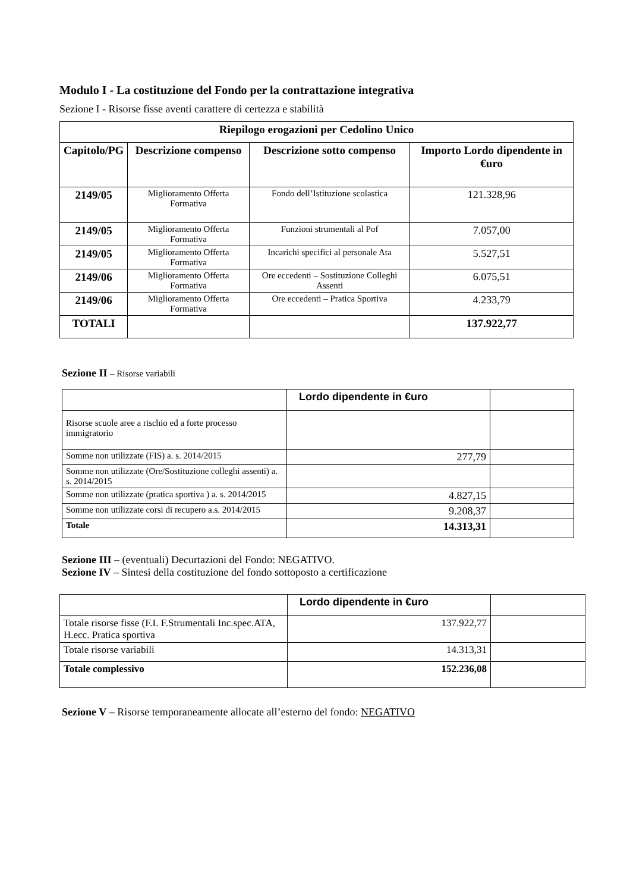Modulo I - La costituzione del Fondo per la contrattazione integrativa
Sezione I - Risorse fisse aventi carattere di certezza e stabilità
| Riepilogo erogazioni per Cedolino Unico | | | |
| --- | --- | --- | --- |
| Capitolo/PG | Descrizione compenso | Descrizione sotto compenso | Importo Lordo dipendente in €uro |
| 2149/05 | Miglioramento Offerta Formativa | Fondo dell’Istituzione scolastica | 121.328,96 |
| 2149/05 | Miglioramento Offerta Formativa | Funzioni strumentali al Pof | 7.057,00 |
| 2149/05 | Miglioramento Offerta Formativa | Incarichi specifici al personale Ata | 5.527,51 |
| 2149/06 | Miglioramento Offerta Formativa | Ore eccedenti – Sostituzione Colleghi Assenti | 6.075,51 |
| 2149/06 | Miglioramento Offerta Formativa | Ore eccedenti – Pratica Sportiva | 4.233,79 |
| TOTALI | | | 137.922,77 |
Sezione II – Risorse variabili
| | Lordo dipendente in €uro | |
| Risorse scuole aree a rischio ed a forte processo immigratorio | | |
| Somme non utilizzate (FIS) a. s. 2014/2015 | 277,79 | |
| Somme non utilizzate (Ore/Sostituzione colleghi assenti) a. s. 2014/2015 | | |
| Somme non utilizzate (pratica sportiva ) a. s. 2014/2015 | 4.827,15 | |
| Somme non utilizzate corsi di recupero a.s. 2014/2015 | 9.208,37 | |
| Totale | 14.313,31 | |
Sezione III – (eventuali) Decurtazioni del Fondo: NEGATIVO.
Sezione IV – Sintesi della costituzione del fondo sottoposto a certificazione
| | Lordo dipendente in €uro | |
| Totale risorse fisse (F.I. F.Strumentali Inc.spec.ATA, H.ecc. Pratica sportiva | 137.922,77 | |
| Totale risorse variabili | 14.313,31 | |
| Totale complessivo | 152.236,08 | |
Sezione V – Risorse temporaneamente allocate all’esterno del fondo: NEGATIVO